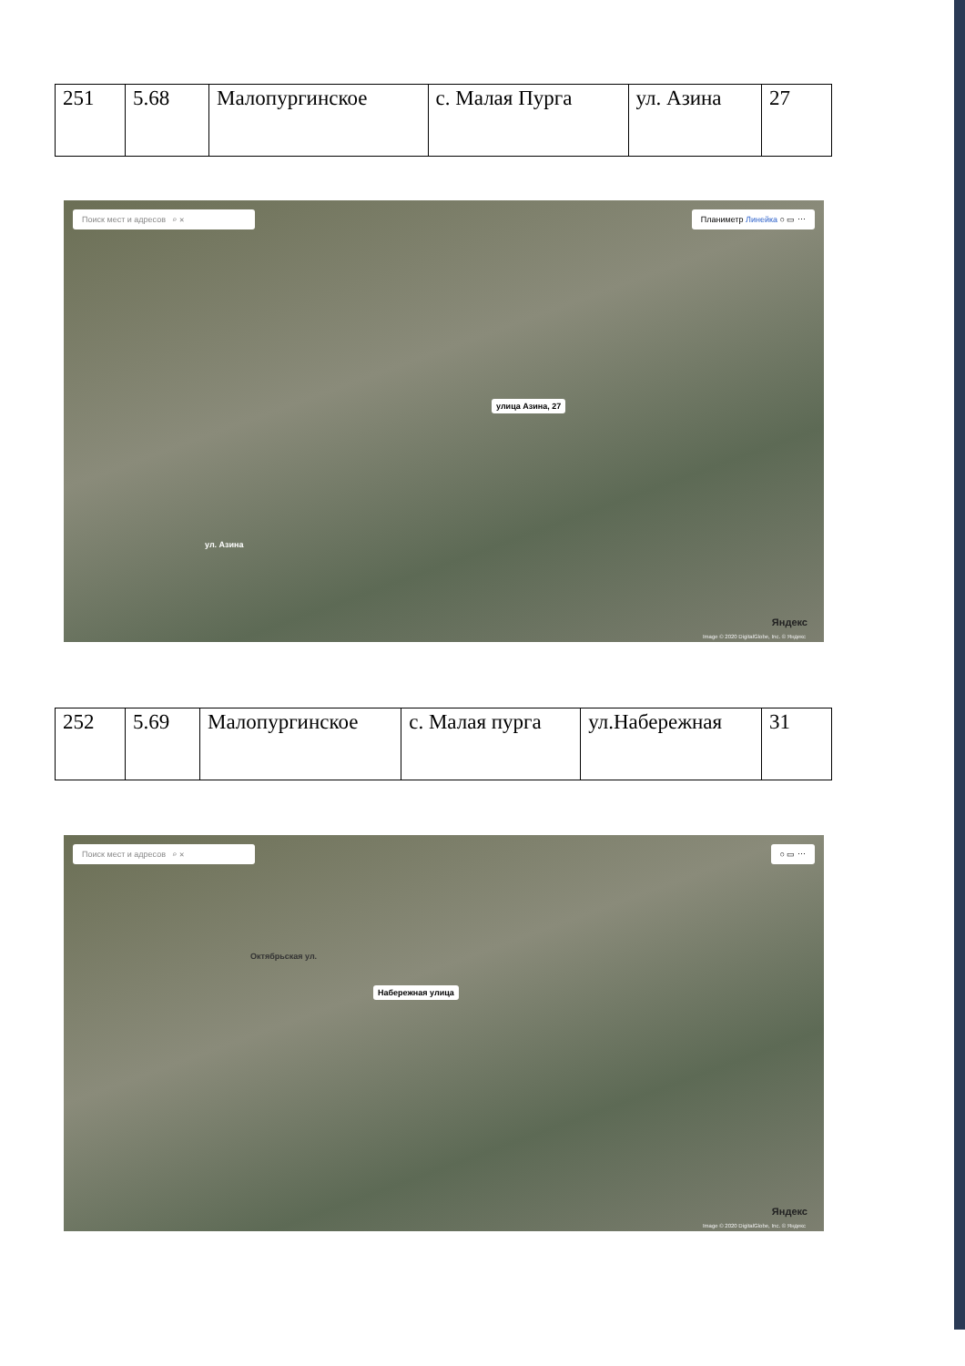| 251 | 5.68 | Малопургинское | с. Малая Пурга | ул. Азина | 27 |
Поиск мест и адресов ⌕ ✕ Планиметр Линейка ○ ▭ ⋯
улица Азина, 27
ул. Азина
Яндекс
Image © 2020 DigitalGlobe, Inc. © Яндекс
| 252 | 5.69 | Малопургинское | с. Малая пурга | ул.Набережная | 31 |
Поиск мест и адресов ⌕ ✕ ○ ▭ ⋯
Набережная улица
Октябрьская ул.
Яндекс
Image © 2020 DigitalGlobe, Inc. © Яндекс